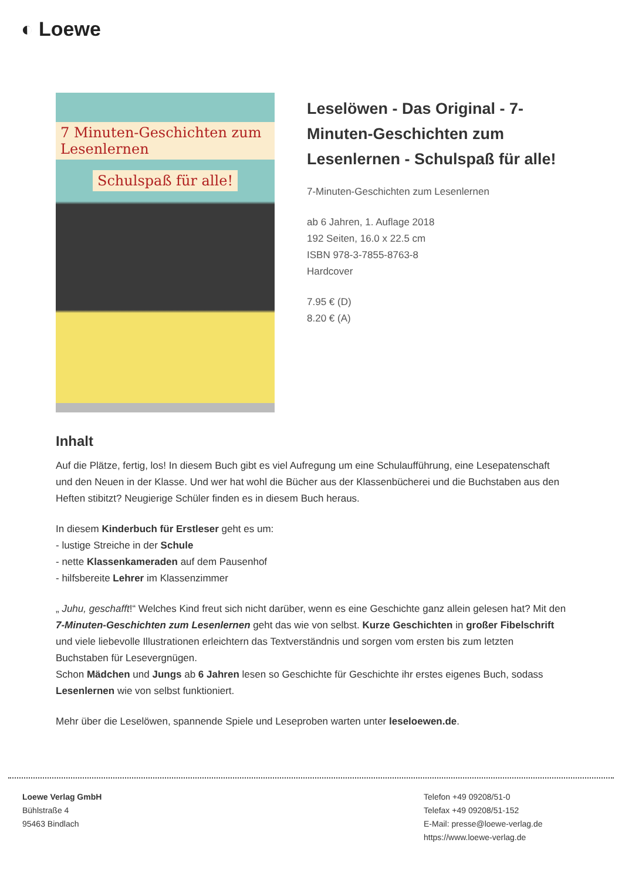◐ Loewe
7 Minuten-Geschichten zum Lesenlernen
Schulspaß für alle!
Leselöwen - Das Original - 7-Minuten-Geschichten zum Lesenlernen - Schulspaß für alle!
7-Minuten-Geschichten zum Lesenlernen
ab 6 Jahren, 1. Auflage 2018
192 Seiten, 16.0 x 22.5 cm
ISBN 978-3-7855-8763-8
Hardcover
7.95 € (D)
8.20 € (A)
Inhalt
Auf die Plätze, fertig, los! In diesem Buch gibt es viel Aufregung um eine Schulaufführung, eine Lesepatenschaft und den Neuen in der Klasse. Und wer hat wohl die Bücher aus der Klassenbücherei und die Buchstaben aus den Heften stibitzt? Neugierige Schüler finden es in diesem Buch heraus.
In diesem Kinderbuch für Erstleser geht es um:
- lustige Streiche in der Schule
- nette Klassenkameraden auf dem Pausenhof
- hilfsbereite Lehrer im Klassenzimmer
„ Juhu, geschafft!“ Welches Kind freut sich nicht darüber, wenn es eine Geschichte ganz allein gelesen hat? Mit den 7-Minuten-Geschichten zum Lesenlernen geht das wie von selbst. Kurze Geschichten in großer Fibelschrift und viele liebevolle Illustrationen erleichtern das Textverständnis und sorgen vom ersten bis zum letzten Buchstaben für Lesevergnügen.
Schon Mädchen und Jungs ab 6 Jahren lesen so Geschichte für Geschichte ihr erstes eigenes Buch, sodass Lesenlernen wie von selbst funktioniert.
Mehr über die Leselöwen, spannende Spiele und Leseproben warten unter leseloewen.de.
Loewe Verlag GmbH
Bühlstraße 4
95463 Bindlach
Telefon +49 09208/51-0
Telefax +49 09208/51-152
E-Mail: presse@loewe-verlag.de
https://www.loewe-verlag.de